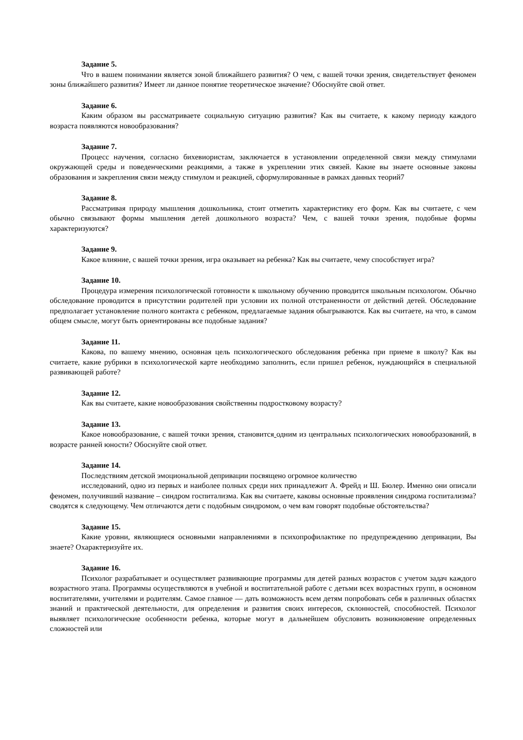Задание 5.
Что в вашем понимании является зоной ближайшего развития? О чем, с вашей точки зрения, свидетельствует феномен зоны ближайшего развития? Имеет ли данное понятие теоретическое значение? Обоснуйте свой ответ.
Задание 6.
Каким образом вы рассматриваете социальную ситуацию развития? Как вы считаете, к какому периоду каждого возраста появляются новообразования?
Задание 7.
Процесс научения, согласно бихевиористам, заключается в установлении определенной связи между стимулами окружающей среды и поведенческими реакциями, а также в укреплении этих связей. Какие вы знаете основные законы образования и закрепления связи между стимулом и реакцией, сформулированные в рамках данных теорий7
Задание 8.
Рассматривая природу мышления дошкольника, стоит отметить характеристику его форм. Как вы считаете, с чем обычно связывают формы мышления детей дошкольного возраста? Чем, с вашей точки зрения, подобные формы характеризуются?
Задание 9.
Какое влияние, с вашей точки зрения, игра оказывает на ребенка? Как вы считаете, чему способствует игра?
Задание 10.
Процедура измерения психологической готовности к школьному обучению проводится школьным психологом. Обычно обследование проводится в присутствии родителей при условии их полной отстраненности от действий детей. Обследование предполагает установление полного контакта с ребенком, предлагаемые задания обыгрываются. Как вы считаете, на что, в самом общем смысле, могут быть ориентированы все подобные задания?
Задание 11.
Какова, по вашему мнению, основная цель психологического обследования ребенка при приеме в школу? Как вы считаете, какие рубрики в психологической карте необходимо заполнить, если пришел ребенок, нуждающийся в специальной развивающей работе?
Задание 12.
Как вы считаете, какие новообразования свойственны подростковому возрасту?
Задание 13.
Какое новообразование, с вашей точки зрения, становится одним из центральных психологических новообразований, в возрасте ранней юности? Обоснуйте свой ответ.
Задание 14.
Последствиям детской эмоциональной депривации посвящено огромное количество
исследований, одно из первых и наиболее полных среди них принадлежит А. Фрейд и Ш. Бюлер. Именно они описали феномен, получивший название – синдром госпитализма. Как вы считаете, каковы основные проявления синдрома госпитализма? сводятся к следующему. Чем отличаются дети с подобным синдромом, о чем вам говорят подобные обстоятельства?
Задание 15.
Какие уровни, являющиеся основными направлениями в психопрофилактике по предупреждению депривации, Вы знаете? Охарактеризуйте их.
Задание 16.
Психолог разрабатывает и осуществляет развивающие программы для детей разных возрастов с учетом задач каждого возрастного этапа. Программы осуществляются в учебной и воспитательной работе с детьми всех возрастных групп, в основном воспитателями, учителями и родителям. Самое главное — дать возможность всем детям попробовать себя в различных областях знаний и практической деятельности, для определения и развития своих интересов, склонностей, способностей. Психолог выявляет психологические особенности ребенка, которые могут в дальнейшем обусловить возникновение определенных сложностей или